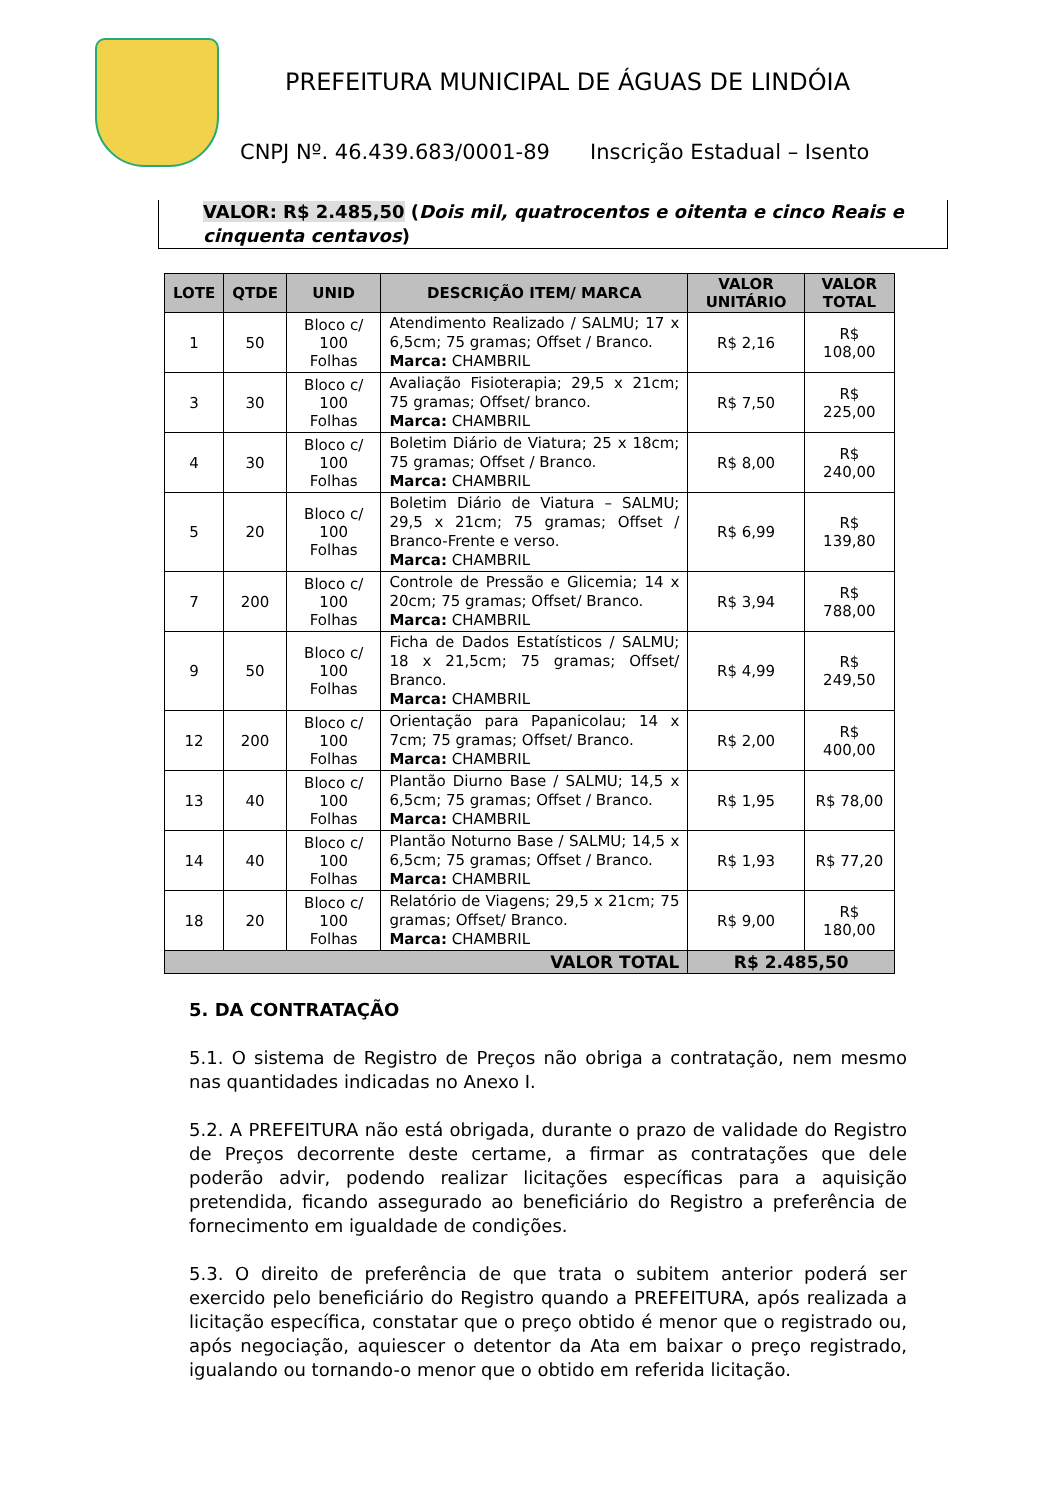PREFEITURA MUNICIPAL DE ÁGUAS DE LINDÓIA
CNPJ Nº. 46.439.683/0001-89 Inscrição Estadual – Isento
VALOR: R$ 2.485,50 (Dois mil, quatrocentos e oitenta e cinco Reais e cinquenta centavos)
| LOTE | QTDE | UNID | DESCRIÇÃO ITEM/ MARCA | VALOR UNITÁRIO | VALOR TOTAL |
| --- | --- | --- | --- | --- | --- |
| 1 | 50 | Bloco c/ 100 Folhas | Atendimento Realizado / SALMU; 17 x 6,5cm; 75 gramas; Offset / Branco. Marca: CHAMBRIL | R$ 2,16 | R$ 108,00 |
| 3 | 30 | Bloco c/ 100 Folhas | Avaliação Fisioterapia; 29,5 x 21cm; 75 gramas; Offset/ branco. Marca: CHAMBRIL | R$ 7,50 | R$ 225,00 |
| 4 | 30 | Bloco c/ 100 Folhas | Boletim Diário de Viatura; 25 x 18cm; 75 gramas; Offset / Branco. Marca: CHAMBRIL | R$ 8,00 | R$ 240,00 |
| 5 | 20 | Bloco c/ 100 Folhas | Boletim Diário de Viatura – SALMU; 29,5 x 21cm; 75 gramas; Offset / Branco-Frente e verso. Marca: CHAMBRIL | R$ 6,99 | R$ 139,80 |
| 7 | 200 | Bloco c/ 100 Folhas | Controle de Pressão e Glicemia; 14 x 20cm; 75 gramas; Offset/ Branco. Marca: CHAMBRIL | R$ 3,94 | R$ 788,00 |
| 9 | 50 | Bloco c/ 100 Folhas | Ficha de Dados Estatísticos / SALMU; 18 x 21,5cm; 75 gramas; Offset/ Branco. Marca: CHAMBRIL | R$ 4,99 | R$ 249,50 |
| 12 | 200 | Bloco c/ 100 Folhas | Orientação para Papanicolau; 14 x 7cm; 75 gramas; Offset/ Branco. Marca: CHAMBRIL | R$ 2,00 | R$ 400,00 |
| 13 | 40 | Bloco c/ 100 Folhas | Plantão Diurno Base / SALMU; 14,5 x 6,5cm; 75 gramas; Offset / Branco. Marca: CHAMBRIL | R$ 1,95 | R$ 78,00 |
| 14 | 40 | Bloco c/ 100 Folhas | Plantão Noturno Base / SALMU; 14,5 x 6,5cm; 75 gramas; Offset / Branco. Marca: CHAMBRIL | R$ 1,93 | R$ 77,20 |
| 18 | 20 | Bloco c/ 100 Folhas | Relatório de Viagens; 29,5 x 21cm; 75 gramas; Offset/ Branco. Marca: CHAMBRIL | R$ 9,00 | R$ 180,00 |
| VALOR TOTAL | | | | R$ 2.485,50 | |
5. DA CONTRATAÇÃO
5.1. O sistema de Registro de Preços não obriga a contratação, nem mesmo nas quantidades indicadas no Anexo I.
5.2. A PREFEITURA não está obrigada, durante o prazo de validade do Registro de Preços decorrente deste certame, a firmar as contratações que dele poderão advir, podendo realizar licitações específicas para a aquisição pretendida, ficando assegurado ao beneficiário do Registro a preferência de fornecimento em igualdade de condições.
5.3. O direito de preferência de que trata o subitem anterior poderá ser exercido pelo beneficiário do Registro quando a PREFEITURA, após realizada a licitação específica, constatar que o preço obtido é menor que o registrado ou, após negociação, aquiescer o detentor da Ata em baixar o preço registrado, igualando ou tornando-o menor que o obtido em referida licitação.